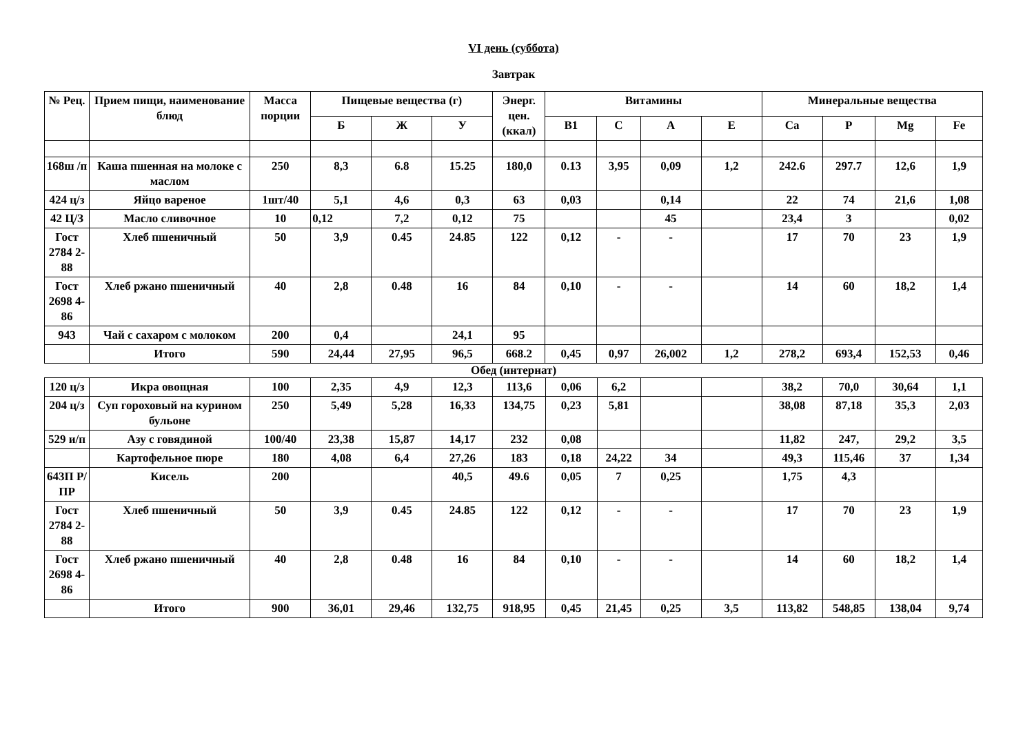VI день (суббота)
Завтрак
| № Рец. | Прием пищи, наименование блюд | Масса порции | Пищевые вещества (г) | | | Энерг. цен. (ккал) | Витамины | | | | Минеральные вещества | | | |
| --- | --- | --- | --- | --- | --- | --- | --- | --- | --- | --- | --- | --- | --- | --- |
| | | | Б | Ж | У | | В1 | С | А | Е | Са | Р | Mg | Fe |
| 168ш /п | Каша пшенная на молоке с маслом | 250 | 8,3 | 6.8 | 15.25 | 180,0 | 0.13 | 3,95 | 0,09 | 1,2 | 242.6 | 297.7 | 12,6 | 1,9 |
| 424 ц/з | Яйцо вареное | 1шт/40 | 5,1 | 4,6 | 0,3 | 63 | 0,03 | | 0,14 | | 22 | 74 | 21,6 | 1,08 |
| 42 Ц/З | Масло сливочное | 10 | 0,12 | 7,2 | 0,12 | 75 | | | 45 | | 23,4 | 3 | | 0,02 |
| Гост 2784 2-88 | Хлеб пшеничный | 50 | 3,9 | 0.45 | 24.85 | 122 | 0,12 | - | - | | 17 | 70 | 23 | 1,9 |
| Гост 2698 4-86 | Хлеб ржано пшеничный | 40 | 2,8 | 0.48 | 16 | 84 | 0,10 | - | - | | 14 | 60 | 18,2 | 1,4 |
| 943 | Чай с сахаром с молоком | 200 | 0,4 | | 24,1 | 95 | | | | | | | | |
| | Итого | 590 | 24,44 | 27,95 | 96,5 | 668.2 | 0,45 | 0,97 | 26,002 | 1,2 | 278,2 | 693,4 | 152,53 | 0,46 |
Обед (интернат)
| 120 ц/з | Икра овощная | 100 | 2,35 | 4,9 | 12,3 | 113,6 | 0,06 | 6,2 | | | 38,2 | 70,0 | 30,64 | 1,1 |
| 204 ц/з | Суп гороховый на курином бульоне | 250 | 5,49 | 5,28 | 16,33 | 134,75 | 0,23 | 5,81 | | | 38,08 | 87,18 | 35,3 | 2,03 |
| 529 и/п | Азу с говядиной | 100/40 | 23,38 | 15,87 | 14,17 | 232 | 0,08 | | | | 11,82 | 247, | 29,2 | 3,5 |
| | Картофельное пюре | 180 | 4,08 | 6,4 | 27,26 | 183 | 0,18 | 24,22 | 34 | | 49,3 | 115,46 | 37 | 1,34 |
| 643П Р/ПР | Кисель | 200 | | | 40,5 | 49.6 | 0,05 | 7 | 0,25 | | 1,75 | 4,3 | | |
| Гост 2784 2-88 | Хлеб пшеничный | 50 | 3,9 | 0.45 | 24.85 | 122 | 0,12 | - | - | | 17 | 70 | 23 | 1,9 |
| Гост 2698 4-86 | Хлеб ржано пшеничный | 40 | 2,8 | 0.48 | 16 | 84 | 0,10 | - | - | | 14 | 60 | 18,2 | 1,4 |
| | Итого | 900 | 36,01 | 29,46 | 132,75 | 918,95 | 0,45 | 21,45 | 0,25 | 3,5 | 113,82 | 548,85 | 138,04 | 9,74 |